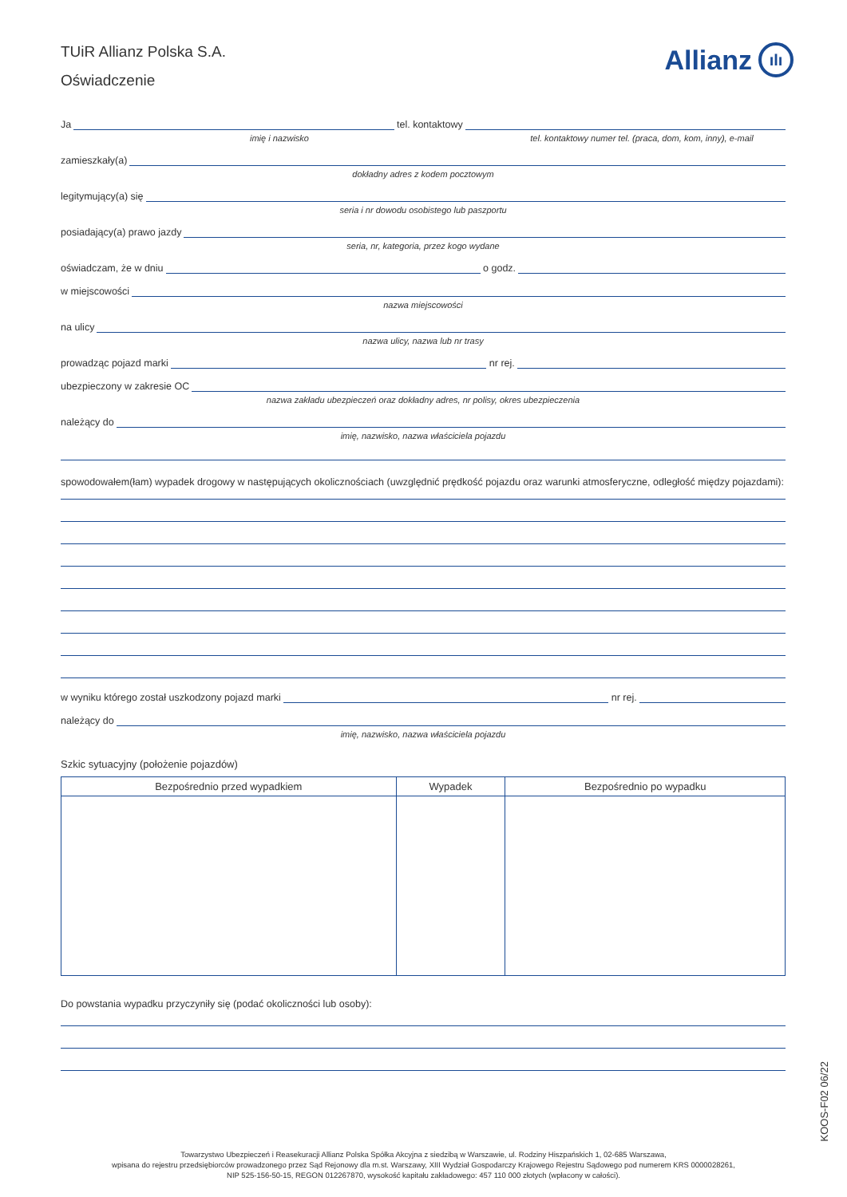TUiR Allianz Polska S.A.
Oświadczenie
Allianz ılı
Ja tel. kontaktowy
imię i nazwisko tel. kontaktowy numer tel. (praca, dom, kom, inny), e-mail
zamieszkały(a)
dokładny adres z kodem pocztowym
legitymujący(a) się
seria i nr dowodu osobistego lub paszportu
posiadający(a) prawo jazdy
seria, nr, kategoria, przez kogo wydane
oświadczam, że w dniu o godz.
w miejscowości
nazwa miejscowości
na ulicy
nazwa ulicy, nazwa lub nr trasy
prowadząc pojazd marki nr rej.
ubezpieczony w zakresie OC
nazwa zakładu ubezpieczeń oraz dokładny adres, nr polisy, okres ubezpieczenia
należący do
imię, nazwisko, nazwa właściciela pojazdu
spowodowałem(łam) wypadek drogowy w następujących okolicznościach (uwzględnić prędkość pojazdu oraz warunki atmosferyczne, odległość między pojazdami):
w wyniku którego został uszkodzony pojazd marki nr rej.
należący do
imię, nazwisko, nazwa właściciela pojazdu
Szkic sytuacyjny (położenie pojazdów)
| Bezpośrednio przed wypadkiem | Wypadek | Bezpośrednio po wypadku |
| --- | --- | --- |
Do powstania wypadku przyczyniły się (podać okoliczności lub osoby):
KOOS-F02 06/22
Towarzystwo Ubezpieczeń i Reasekuracji Allianz Polska Spółka Akcyjna z siedzibą w Warszawie, ul. Rodziny Hiszpańskich 1, 02-685 Warszawa,
wpisana do rejestru przedsiębiorców prowadzonego przez Sąd Rejonowy dla m.st. Warszawy, XIII Wydział Gospodarczy Krajowego Rejestru Sądowego pod numerem KRS 0000028261,
NIP 525-156-50-15, REGON 012267870, wysokość kapitału zakładowego: 457 110 000 złotych (wpłacony w całości).